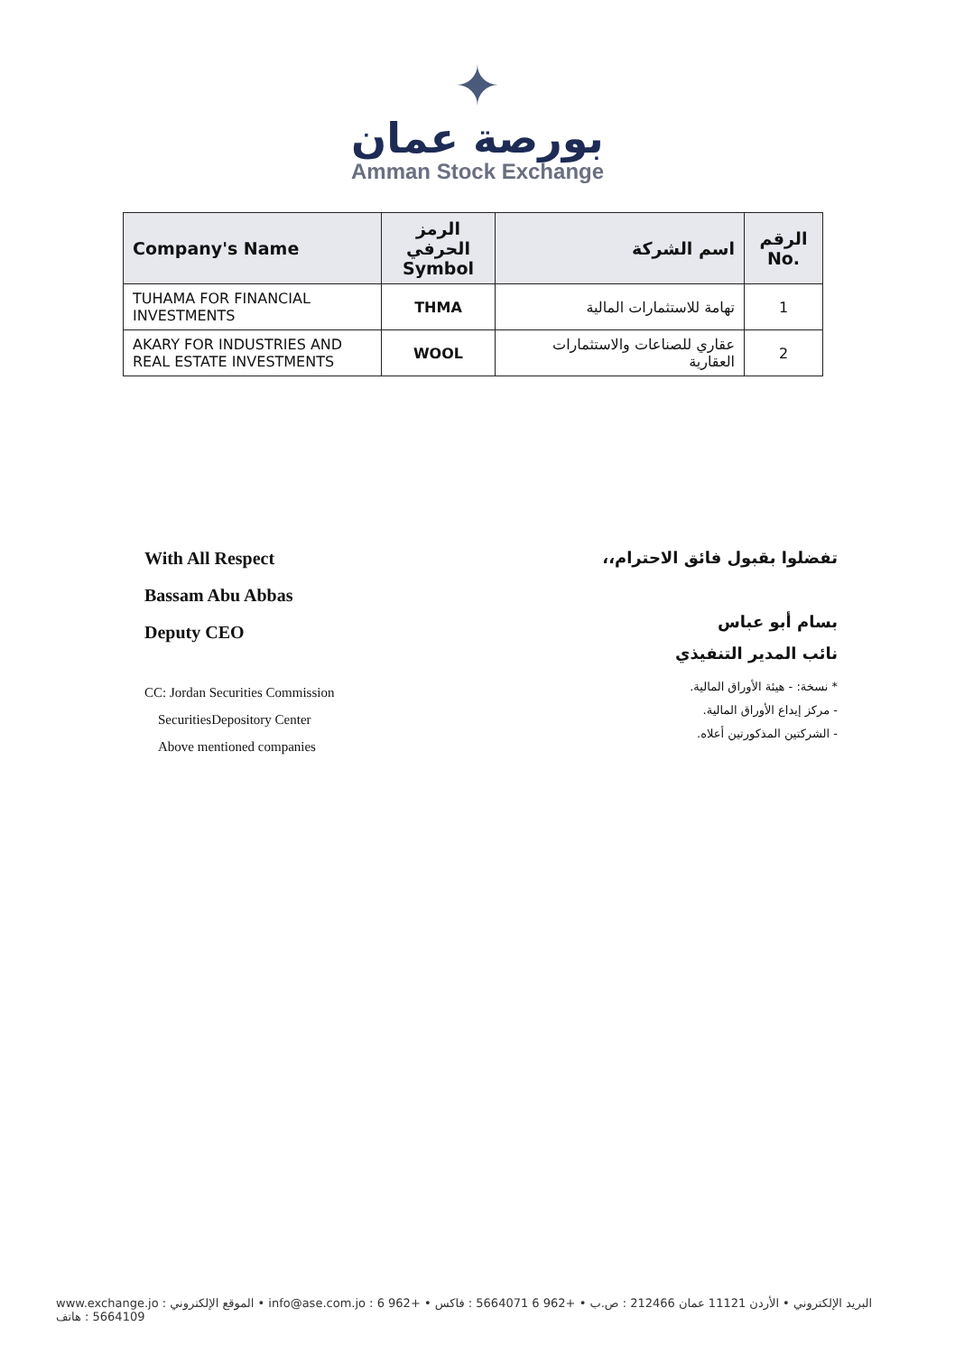✦
بورصة عمان
Amman Stock Exchange
| Company's Name | الرمز الحرفي Symbol | اسم الشركة | الرقم No. |
| --- | --- | --- | --- |
| TUHAMA FOR FINANCIAL INVESTMENTS | THMA | تهامة للاستثمارات المالية | 1 |
| AKARY FOR INDUSTRIES AND REAL ESTATE INVESTMENTS | WOOL | عقاري للصناعات والاستثمارات العقارية | 2 |
With All Respect
Bassam Abu Abbas
Deputy CEO
CC: Jordan Securities Commission
SecuritiesDepository Center
Above mentioned companies
تفضلوا بقبول فائق الاحترام،،
بسام أبو عباس
نائب المدير التنفيذي
* نسخة: - هيئة الأوراق المالية.
- مركز إيداع الأوراق المالية.
- الشركتين المذكورتين أعلاه.
www.exchange.jo : الموقع الإلكتروني • info@ase.com.jo : البريد الإلكتروني • الأردن 11121 عمان 212466 : ص.ب • +962 6 5664071 : فاكس • +962 6 5664109 : هاتف